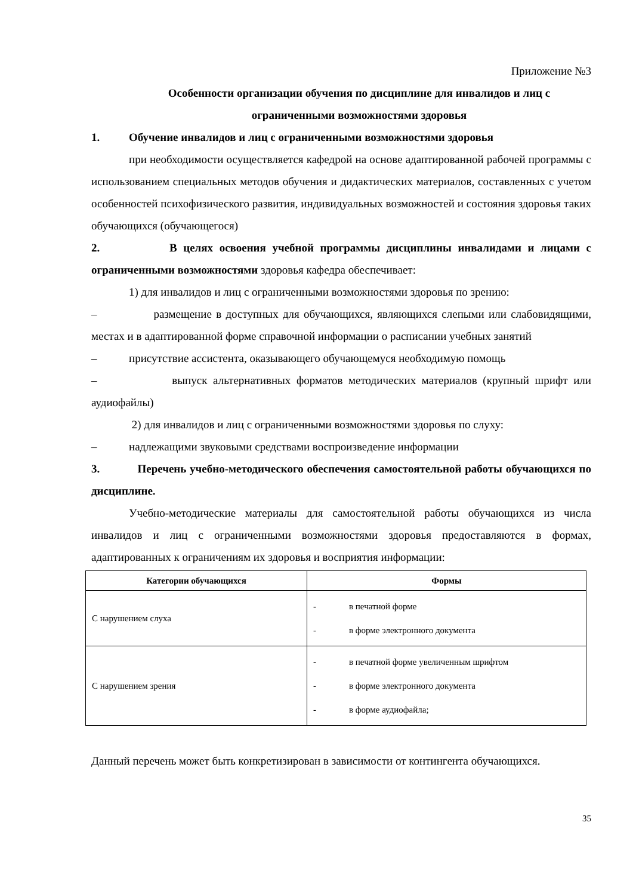Приложение №3
Особенности организации обучения по дисциплине для инвалидов и лиц с ограниченными возможностями здоровья
1. Обучение инвалидов и лиц с ограниченными возможностями здоровья
при необходимости осуществляется кафедрой на основе адаптированной рабочей программы с использованием специальных методов обучения и дидактических материалов, составленных с учетом особенностей психофизического развития, индивидуальных возможностей и состояния здоровья таких обучающихся (обучающегося)
2. В целях освоения учебной программы дисциплины инвалидами и лицами с ограниченными возможностями здоровья кафедра обеспечивает:
1) для инвалидов и лиц с ограниченными возможностями здоровья по зрению:
– размещение в доступных для обучающихся, являющихся слепыми или слабовидящими, местах и в адаптированной форме справочной информации о расписании учебных занятий
– присутствие ассистента, оказывающего обучающемуся необходимую помощь
– выпуск альтернативных форматов методических материалов (крупный шрифт или аудиофайлы)
2) для инвалидов и лиц с ограниченными возможностями здоровья по слуху:
– надлежащими звуковыми средствами воспроизведение информации
3. Перечень учебно-методического обеспечения самостоятельной работы обучающихся по дисциплине.
Учебно-методические материалы для самостоятельной работы обучающихся из числа инвалидов и лиц с ограниченными возможностями здоровья предоставляются в формах, адаптированных к ограничениям их здоровья и восприятия информации:
| Категории обучающихся | Формы |
| --- | --- |
| С нарушением слуха | - в печатной форме - в форме электронного документа |
| С нарушением зрения | - в печатной форме увеличенным шрифтом - в форме электронного документа - в форме аудиофайла; |
Данный перечень может быть конкретизирован в зависимости от контингента обучающихся.
35